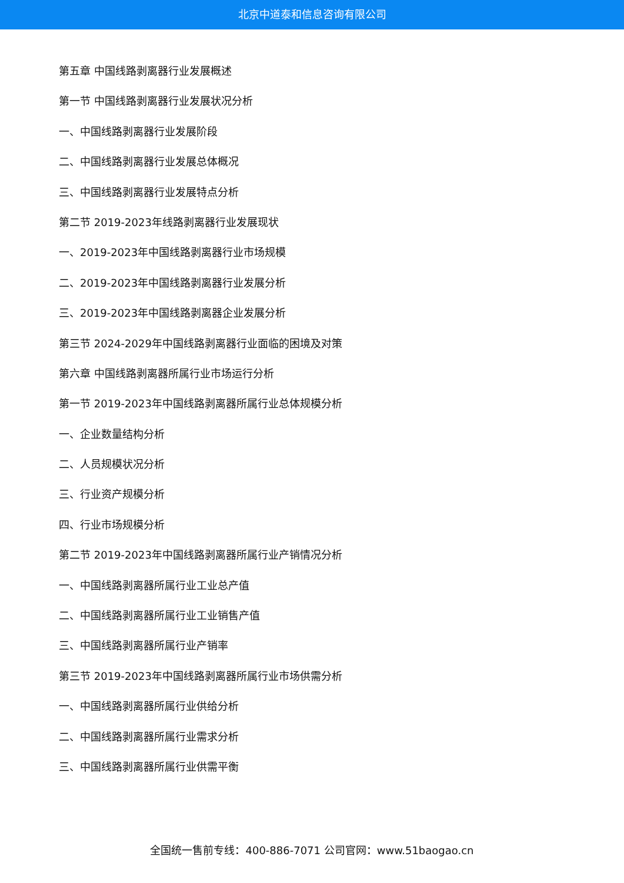北京中道泰和信息咨询有限公司
第五章 中国线路剥离器行业发展概述
第一节 中国线路剥离器行业发展状况分析
一、中国线路剥离器行业发展阶段
二、中国线路剥离器行业发展总体概况
三、中国线路剥离器行业发展特点分析
第二节 2019-2023年线路剥离器行业发展现状
一、2019-2023年中国线路剥离器行业市场规模
二、2019-2023年中国线路剥离器行业发展分析
三、2019-2023年中国线路剥离器企业发展分析
第三节 2024-2029年中国线路剥离器行业面临的困境及对策
第六章 中国线路剥离器所属行业市场运行分析
第一节 2019-2023年中国线路剥离器所属行业总体规模分析
一、企业数量结构分析
二、人员规模状况分析
三、行业资产规模分析
四、行业市场规模分析
第二节 2019-2023年中国线路剥离器所属行业产销情况分析
一、中国线路剥离器所属行业工业总产值
二、中国线路剥离器所属行业工业销售产值
三、中国线路剥离器所属行业产销率
第三节 2019-2023年中国线路剥离器所属行业市场供需分析
一、中国线路剥离器所属行业供给分析
二、中国线路剥离器所属行业需求分析
三、中国线路剥离器所属行业供需平衡
全国统一售前专线：400-886-7071 公司官网：www.51baogao.cn